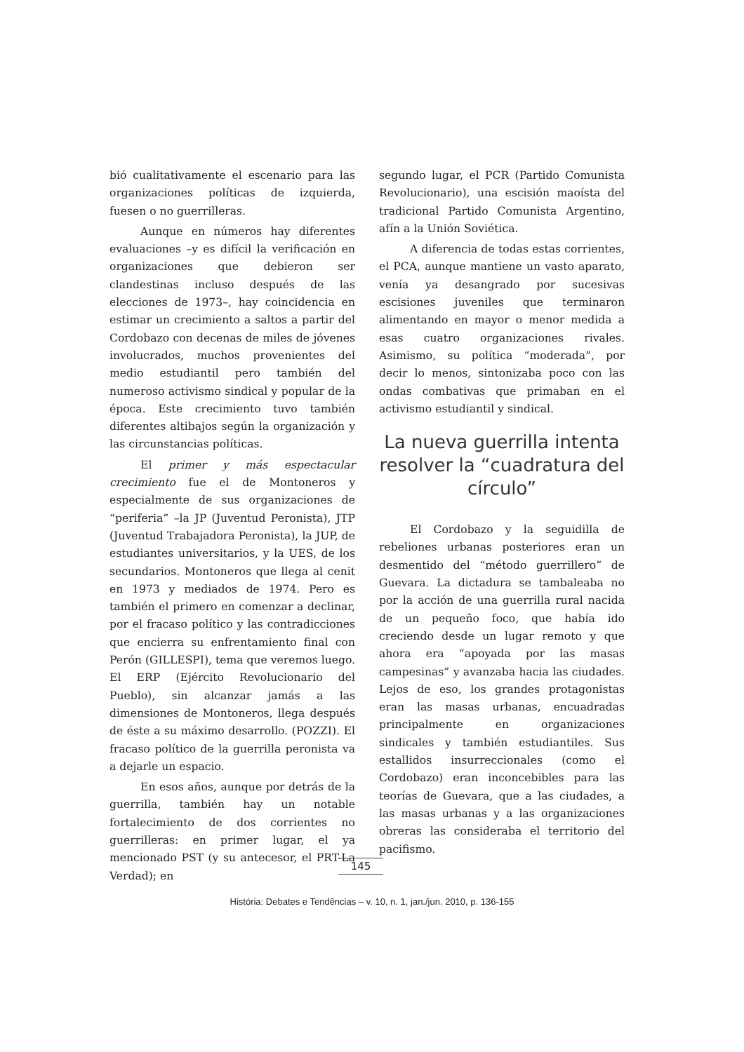bió cualitativamente el escenario para las organizaciones políticas de izquierda, fuesen o no guerrilleras.
Aunque en números hay diferentes evaluaciones –y es difícil la verificación en organizaciones que debieron ser clandestinas incluso después de las elecciones de 1973–, hay coincidencia en estimar un crecimiento a saltos a partir del Cordobazo con decenas de miles de jóvenes involucrados, muchos provenientes del medio estudiantil pero también del numeroso activismo sindical y popular de la época. Este crecimiento tuvo también diferentes altibajos según la organización y las circunstancias políticas.
El primer y más espectacular crecimiento fue el de Montoneros y especialmente de sus organizaciones de “periferia” –la JP (Juventud Peronista), JTP (Juventud Trabajadora Peronista), la JUP, de estudiantes universitarios, y la UES, de los secundarios. Montoneros que llega al cenit en 1973 y mediados de 1974. Pero es también el primero en comenzar a declinar, por el fracaso político y las contradicciones que encierra su enfrentamiento final con Perón (GILLESPI), tema que veremos luego. El ERP (Ejército Revolucionario del Pueblo), sin alcanzar jamás a las dimensiones de Montoneros, llega después de éste a su máximo desarrollo. (POZZI). El fracaso político de la guerrilla peronista va a dejarle un espacio.
En esos años, aunque por detrás de la guerrilla, también hay un notable fortalecimiento de dos corrientes no guerrilleras: en primer lugar, el ya mencionado PST (y su antecesor, el PRT-La Verdad); en
segundo lugar, el PCR (Partido Comunista Revolucionario), una escisión maoísta del tradicional Partido Comunista Argentino, afín a la Unión Soviética.
A diferencia de todas estas corrientes, el PCA, aunque mantiene un vasto aparato, venía ya desangrado por sucesivas escisiones juveniles que terminaron alimentando en mayor o menor medida a esas cuatro organizaciones rivales. Asimismo, su política “moderada”, por decir lo menos, sintonizaba poco con las ondas combativas que primaban en el activismo estudiantil y sindical.
La nueva guerrilla intenta resolver la “cuadratura del círculo”
El Cordobazo y la seguidilla de rebeliones urbanas posteriores eran un desmentido del “método guerrillero” de Guevara. La dictadura se tambaleaba no por la acción de una guerrilla rural nacida de un pequeño foco, que había ido creciendo desde un lugar remoto y que ahora era “apoyada por las masas campesinas” y avanzaba hacia las ciudades. Lejos de eso, los grandes protagonistas eran las masas urbanas, encuadradas principalmente en organizaciones sindicales y también estudiantiles. Sus estallidos insurreccionales (como el Cordobazo) eran inconcebibles para las teorías de Guevara, que a las ciudades, a las masas urbanas y a las organizaciones obreras las consideraba el territorio del pacifismo.
145
História: Debates e Tendências – v. 10, n. 1, jan./jun. 2010, p. 136-155